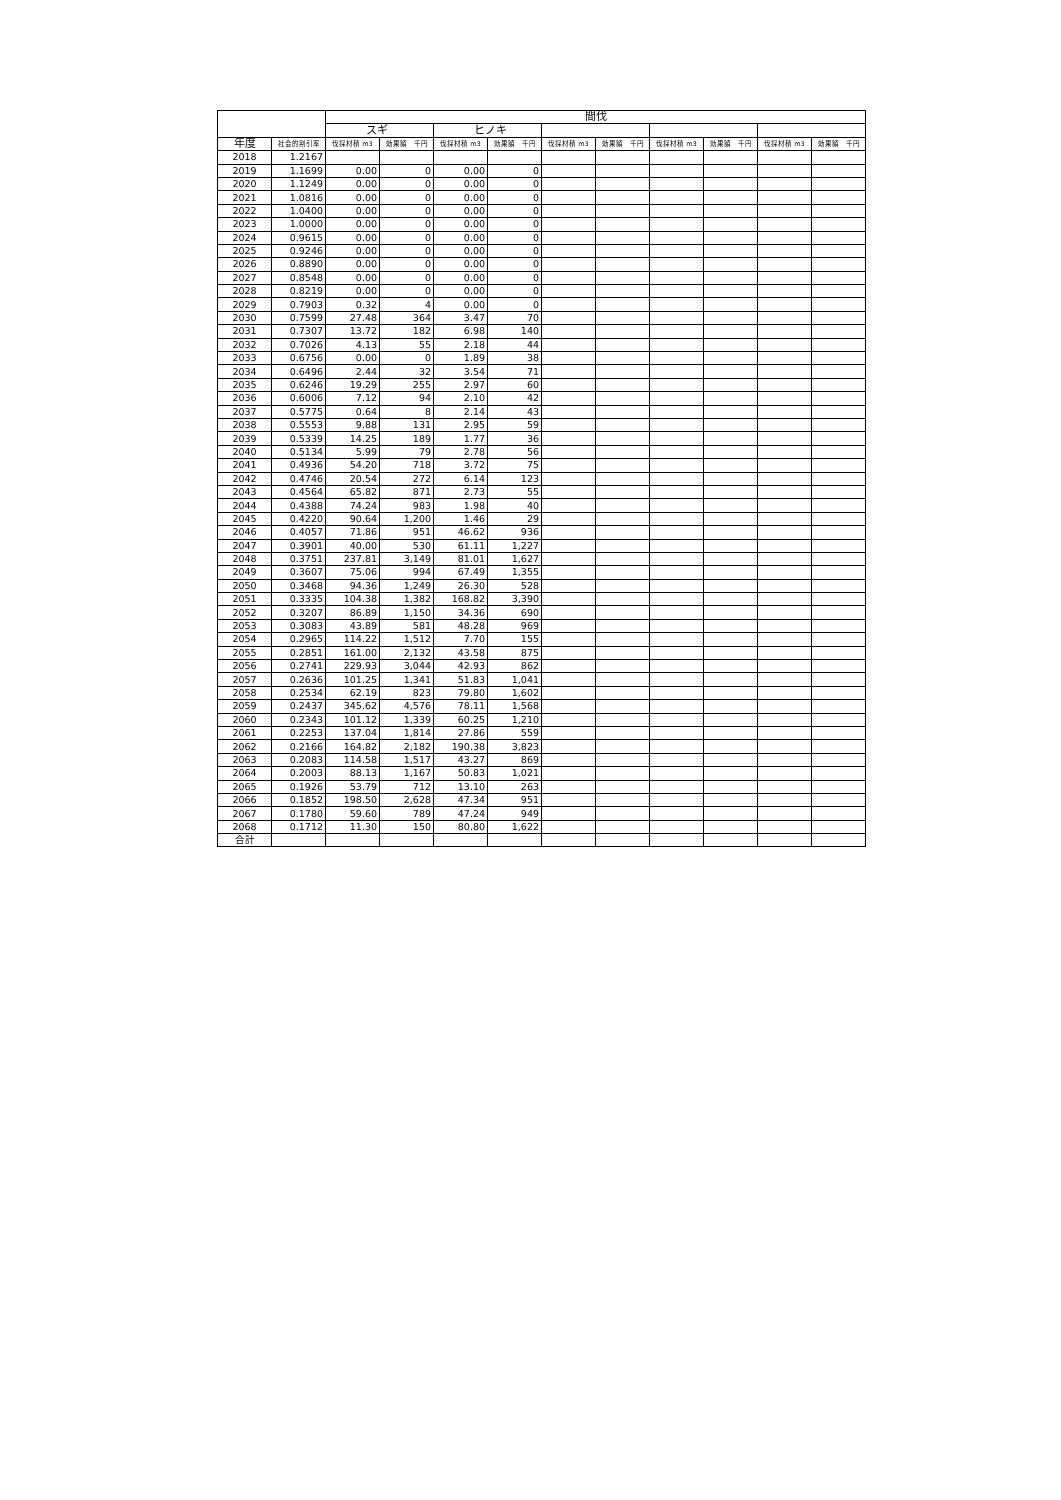| | | 間伐 | | | | | | | | | |
| --- | --- | --- | --- | --- | --- | --- | --- | --- | --- | --- | --- |
| | | スギ | | ヒノキ | | | | | | | |
| 年度 | 社会的割引率 | 伐採材積 m3 | 効果額 千円 | 伐採材積 m3 | 効果額 千円 | 伐採材積 m3 | 効果額 千円 | 伐採材積 m3 | 効果額 千円 | 伐採材積 m3 | 効果額 千円 |
| 2018 | 1.2167 | | | | | | | | | | |
| 2019 | 1.1699 | 0.00 | 0 | 0.00 | 0 | | | | | | |
| 2020 | 1.1249 | 0.00 | 0 | 0.00 | 0 | | | | | | |
| 2021 | 1.0816 | 0.00 | 0 | 0.00 | 0 | | | | | | |
| 2022 | 1.0400 | 0.00 | 0 | 0.00 | 0 | | | | | | |
| 2023 | 1.0000 | 0.00 | 0 | 0.00 | 0 | | | | | | |
| 2024 | 0.9615 | 0.00 | 0 | 0.00 | 0 | | | | | | |
| 2025 | 0.9246 | 0.00 | 0 | 0.00 | 0 | | | | | | |
| 2026 | 0.8890 | 0.00 | 0 | 0.00 | 0 | | | | | | |
| 2027 | 0.8548 | 0.00 | 0 | 0.00 | 0 | | | | | | |
| 2028 | 0.8219 | 0.00 | 0 | 0.00 | 0 | | | | | | |
| 2029 | 0.7903 | 0.32 | 4 | 0.00 | 0 | | | | | | |
| 2030 | 0.7599 | 27.48 | 364 | 3.47 | 70 | | | | | | |
| 2031 | 0.7307 | 13.72 | 182 | 6.98 | 140 | | | | | | |
| 2032 | 0.7026 | 4.13 | 55 | 2.18 | 44 | | | | | | |
| 2033 | 0.6756 | 0.00 | 0 | 1.89 | 38 | | | | | | |
| 2034 | 0.6496 | 2.44 | 32 | 3.54 | 71 | | | | | | |
| 2035 | 0.6246 | 19.29 | 255 | 2.97 | 60 | | | | | | |
| 2036 | 0.6006 | 7.12 | 94 | 2.10 | 42 | | | | | | |
| 2037 | 0.5775 | 0.64 | 8 | 2.14 | 43 | | | | | | |
| 2038 | 0.5553 | 9.88 | 131 | 2.95 | 59 | | | | | | |
| 2039 | 0.5339 | 14.25 | 189 | 1.77 | 36 | | | | | | |
| 2040 | 0.5134 | 5.99 | 79 | 2.78 | 56 | | | | | | |
| 2041 | 0.4936 | 54.20 | 718 | 3.72 | 75 | | | | | | |
| 2042 | 0.4746 | 20.54 | 272 | 6.14 | 123 | | | | | | |
| 2043 | 0.4564 | 65.82 | 871 | 2.73 | 55 | | | | | | |
| 2044 | 0.4388 | 74.24 | 983 | 1.98 | 40 | | | | | | |
| 2045 | 0.4220 | 90.64 | 1,200 | 1.46 | 29 | | | | | | |
| 2046 | 0.4057 | 71.86 | 951 | 46.62 | 936 | | | | | | |
| 2047 | 0.3901 | 40.00 | 530 | 61.11 | 1,227 | | | | | | |
| 2048 | 0.3751 | 237.81 | 3,149 | 81.01 | 1,627 | | | | | | |
| 2049 | 0.3607 | 75.06 | 994 | 67.49 | 1,355 | | | | | | |
| 2050 | 0.3468 | 94.36 | 1,249 | 26.30 | 528 | | | | | | |
| 2051 | 0.3335 | 104.38 | 1,382 | 168.82 | 3,390 | | | | | | |
| 2052 | 0.3207 | 86.89 | 1,150 | 34.36 | 690 | | | | | | |
| 2053 | 0.3083 | 43.89 | 581 | 48.28 | 969 | | | | | | |
| 2054 | 0.2965 | 114.22 | 1,512 | 7.70 | 155 | | | | | | |
| 2055 | 0.2851 | 161.00 | 2,132 | 43.58 | 875 | | | | | | |
| 2056 | 0.2741 | 229.93 | 3,044 | 42.93 | 862 | | | | | | |
| 2057 | 0.2636 | 101.25 | 1,341 | 51.83 | 1,041 | | | | | | |
| 2058 | 0.2534 | 62.19 | 823 | 79.80 | 1,602 | | | | | | |
| 2059 | 0.2437 | 345.62 | 4,576 | 78.11 | 1,568 | | | | | | |
| 2060 | 0.2343 | 101.12 | 1,339 | 60.25 | 1,210 | | | | | | |
| 2061 | 0.2253 | 137.04 | 1,814 | 27.86 | 559 | | | | | | |
| 2062 | 0.2166 | 164.82 | 2,182 | 190.38 | 3,823 | | | | | | |
| 2063 | 0.2083 | 114.58 | 1,517 | 43.27 | 869 | | | | | | |
| 2064 | 0.2003 | 88.13 | 1,167 | 50.83 | 1,021 | | | | | | |
| 2065 | 0.1926 | 53.79 | 712 | 13.10 | 263 | | | | | | |
| 2066 | 0.1852 | 198.50 | 2,628 | 47.34 | 951 | | | | | | |
| 2067 | 0.1780 | 59.60 | 789 | 47.24 | 949 | | | | | | |
| 2068 | 0.1712 | 11.30 | 150 | 80.80 | 1,622 | | | | | | |
| 合計 | | | | | | | | | | | |